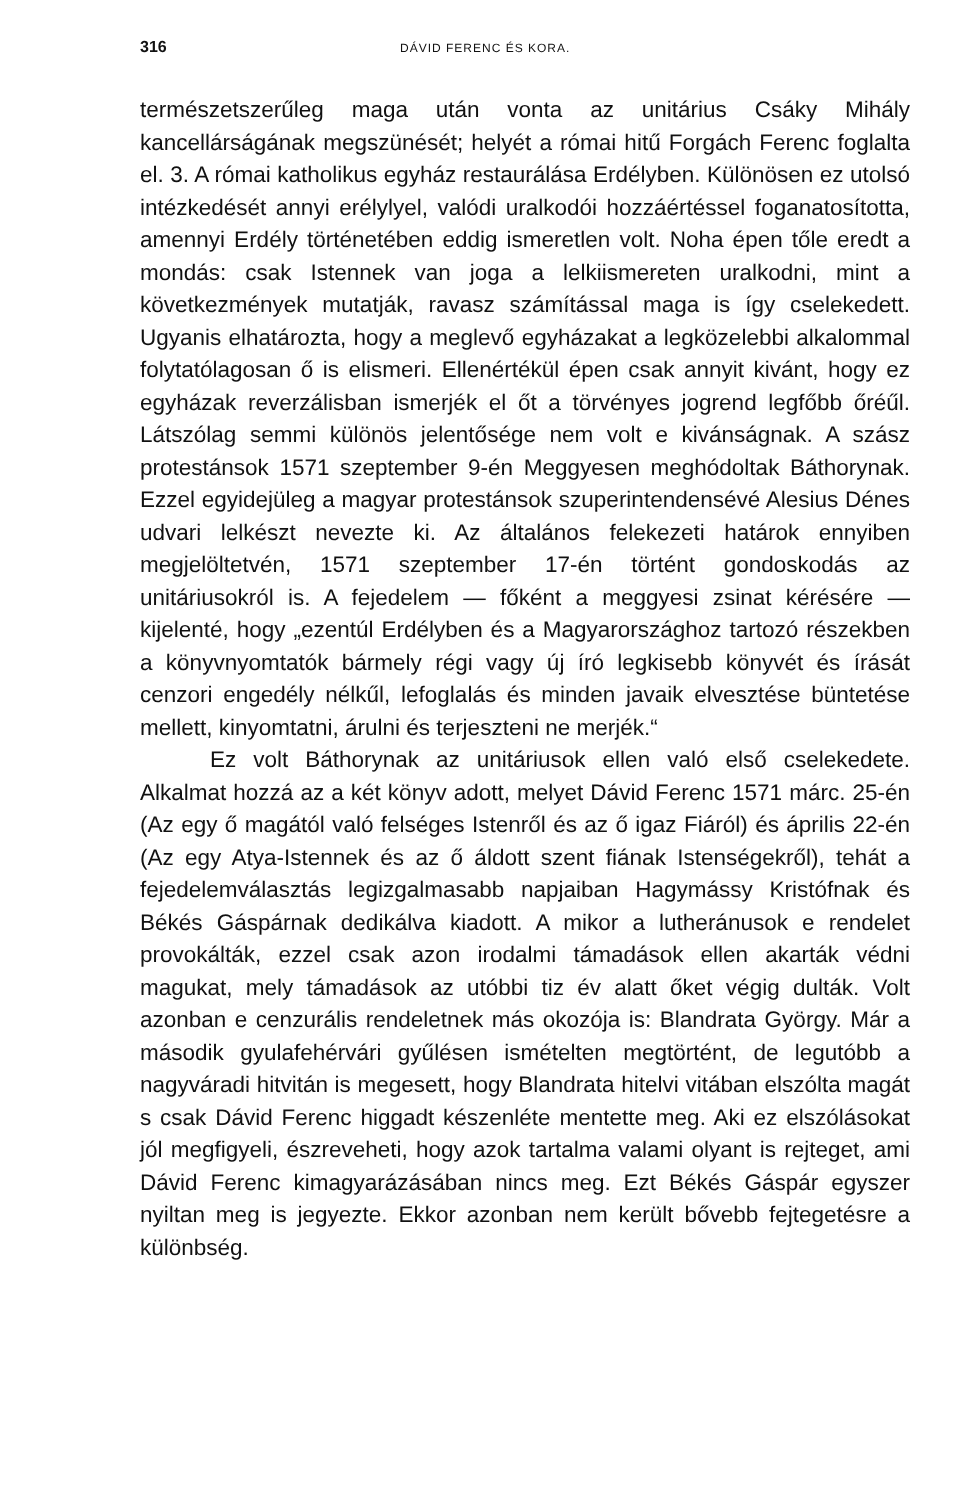316 DÁVID FERENC ÉS KORA.
természetszerűleg maga után vonta az unitárius Csáky Mihály kancellárságának megszünését; helyét a római hitű Forgách Ferenc foglalta el. 3. A római katholikus egyház restaurálása Erdélyben. Különösen ez utolsó intézkedését annyi erélylyel, valódi uralkodói hozzáértéssel foganatosította, amennyi Erdély történetében eddig ismeretlen volt. Noha épen tőle eredt a mondás: csak Istennek van joga a lelkiismereten uralkodni, mint a következmények mutatják, ravasz számítással maga is így cselekedett. Ugyanis elhatározta, hogy a meglevő egyházakat a legközelebbi alkalommal folytatólagosan ő is elismeri. Ellenértékül épen csak annyit kivánt, hogy ez egyházak reverzálisban ismerjék el őt a törvényes jogrend legfőbb őréűl. Látszólag semmi különös jelentősége nem volt e kivánságnak. A szász protestánsok 1571 szeptember 9-én Meggyesen meghódoltak Báthorynak. Ezzel egyidejüleg a magyar protestánsok szuperintendensévé Alesius Dénes udvari lelkészt nevezte ki. Az általános felekezeti határok ennyiben megjelöltetvén, 1571 szeptember 17-én történt gondoskodás az unitáriusokról is. A fejedelem — főként a meggyesi zsinat kérésére — kijelenté, hogy „ezentúl Erdélyben és a Magyarországhoz tartozó részekben a könyvnyomtatók bármely régi vagy új író legkisebb könyvét és írását cenzori engedély nélkűl, lefoglalás és minden javaik elvesztése büntetése mellett, kinyomtatni, árulni és terjeszteni ne merjék.“
Ez volt Báthorynak az unitáriusok ellen való első cselekedete. Alkalmat hozzá az a két könyv adott, melyet Dávid Ferenc 1571 márc. 25-én (Az egy ő magától való felséges Istenről és az ő igaz Fiáról) és április 22-én (Az egy Atya-Istennek és az ő áldott szent fiának Istenségekről), tehát a fejedelemválasztás legizgalmasabb napjaiban Hagymássy Kristófnak és Békés Gáspárnak dedikálva kiadott. A mikor a lutheránusok e rendelet provokálták, ezzel csak azon irodalmi támadások ellen akarták védni magukat, mely támadások az utóbbi tiz év alatt őket végig dulták. Volt azonban e cenzurális rendeletnek más okozója is: Blandrata György. Már a második gyulafehérvári gyűlésen ismételten megtörtént, de legutóbb a nagyváradi hitvitán is megesett, hogy Blandrata hitelvi vitában elszólta magát s csak Dávid Ferenc higgadt készenléte mentette meg. Aki ez elszólásokat jól megfigyeli, észreveheti, hogy azok tartalma valami olyant is rejteget, ami Dávid Ferenc kimagyarázásában nincs meg. Ezt Békés Gáspár egyszer nyiltan meg is jegyezte. Ekkor azonban nem került bővebb fejtegetésre a különbség.